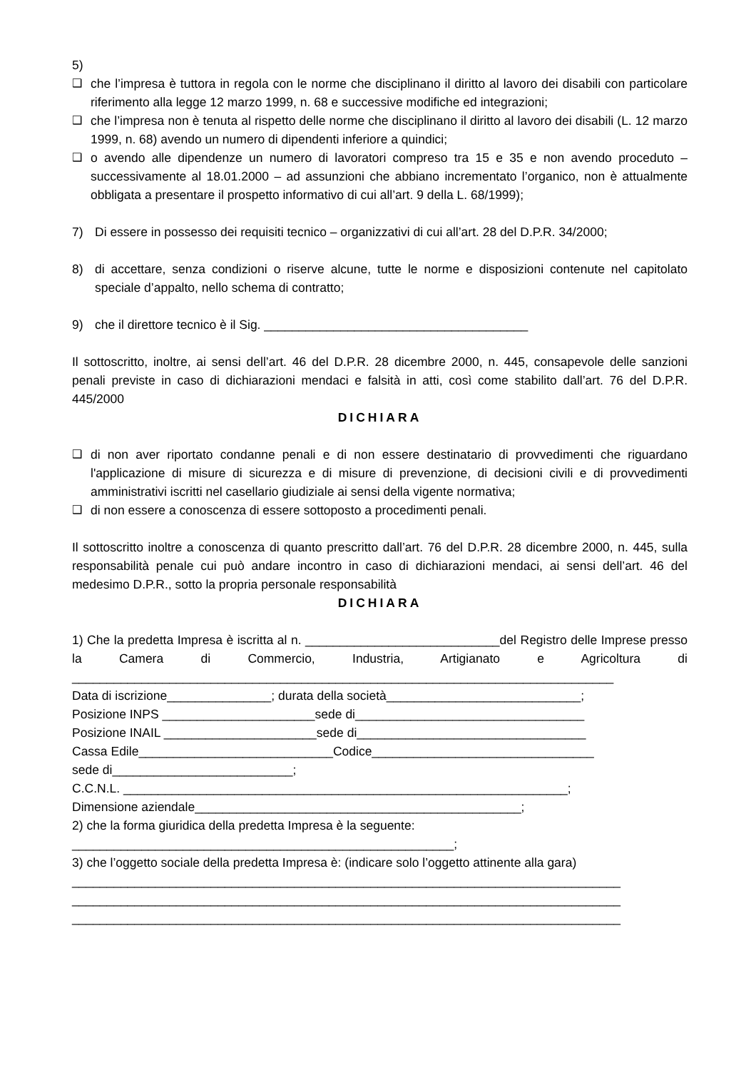5)
❑ che l’impresa è tuttora in regola con le norme che disciplinano il diritto al lavoro dei disabili con particolare riferimento alla legge 12 marzo 1999, n. 68 e successive modifiche ed integrazioni;
❑ che l’impresa non è tenuta al rispetto delle norme che disciplinano il diritto al lavoro dei disabili (L. 12 marzo 1999, n. 68) avendo un numero di dipendenti inferiore a quindici;
❑ o avendo alle dipendenze un numero di lavoratori compreso tra 15 e 35 e non avendo proceduto – successivamente al 18.01.2000 – ad assunzioni che abbiano incrementato l’organico, non è attualmente obbligata a presentare il prospetto informativo di cui all’art. 9 della L. 68/1999);
7) Di essere in possesso dei requisiti tecnico – organizzativi di cui all’art. 28 del D.P.R. 34/2000;
8) di accettare, senza condizioni o riserve alcune, tutte le norme e disposizioni contenute nel capitolato speciale d’appalto, nello schema di contratto;
9) che il direttore tecnico è il Sig. ______________________________________
Il sottoscritto, inoltre, ai sensi dell’art. 46 del D.P.R. 28 dicembre 2000, n. 445, consapevole delle sanzioni penali previste in caso di dichiarazioni mendaci e falsità in atti, così come stabilito dall’art. 76 del D.P.R. 445/2000
DICHIARA
❑ di non aver riportato condanne penali e di non essere destinatario di provvedimenti che riguardano l'applicazione di misure di sicurezza e di misure di prevenzione, di decisioni civili e di provvedimenti amministrativi iscritti nel casellario giudiziale ai sensi della vigente normativa;
❑ di non essere a conoscenza di essere sottoposto a procedimenti penali.
Il sottoscritto inoltre a conoscenza di quanto prescritto dall’art. 76 del D.P.R. 28 dicembre 2000, n. 445, sulla responsabilità penale cui può andare incontro in caso di dichiarazioni mendaci, ai sensi dell’art. 46 del medesimo D.P.R., sotto la propria personale responsabilità
DICHIARA
1) Che la predetta Impresa è iscritta al n. ____________________________del Registro delle Imprese presso la Camera di Commercio, Industria, Artigianato e Agricoltura di ______________________________________________________________________________
Data di iscrizione_______________; durata della società____________________________;
Posizione INPS ______________________sede di_________________________________
Posizione INAIL ______________________sede di_________________________________
Cassa Edile____________________________Codice________________________________
sede di__________________________;
C.C.N.L. ________________________________________________________________;
Dimensione aziendale_______________________________________________;
2) che la forma giuridica della predetta Impresa è la seguente:
_______________________________________________________;
3) che l’oggetto sociale della predetta Impresa è: (indicare solo l’oggetto attinente alla gara)
_______________________________________________________________________________
_______________________________________________________________________________
_______________________________________________________________________________